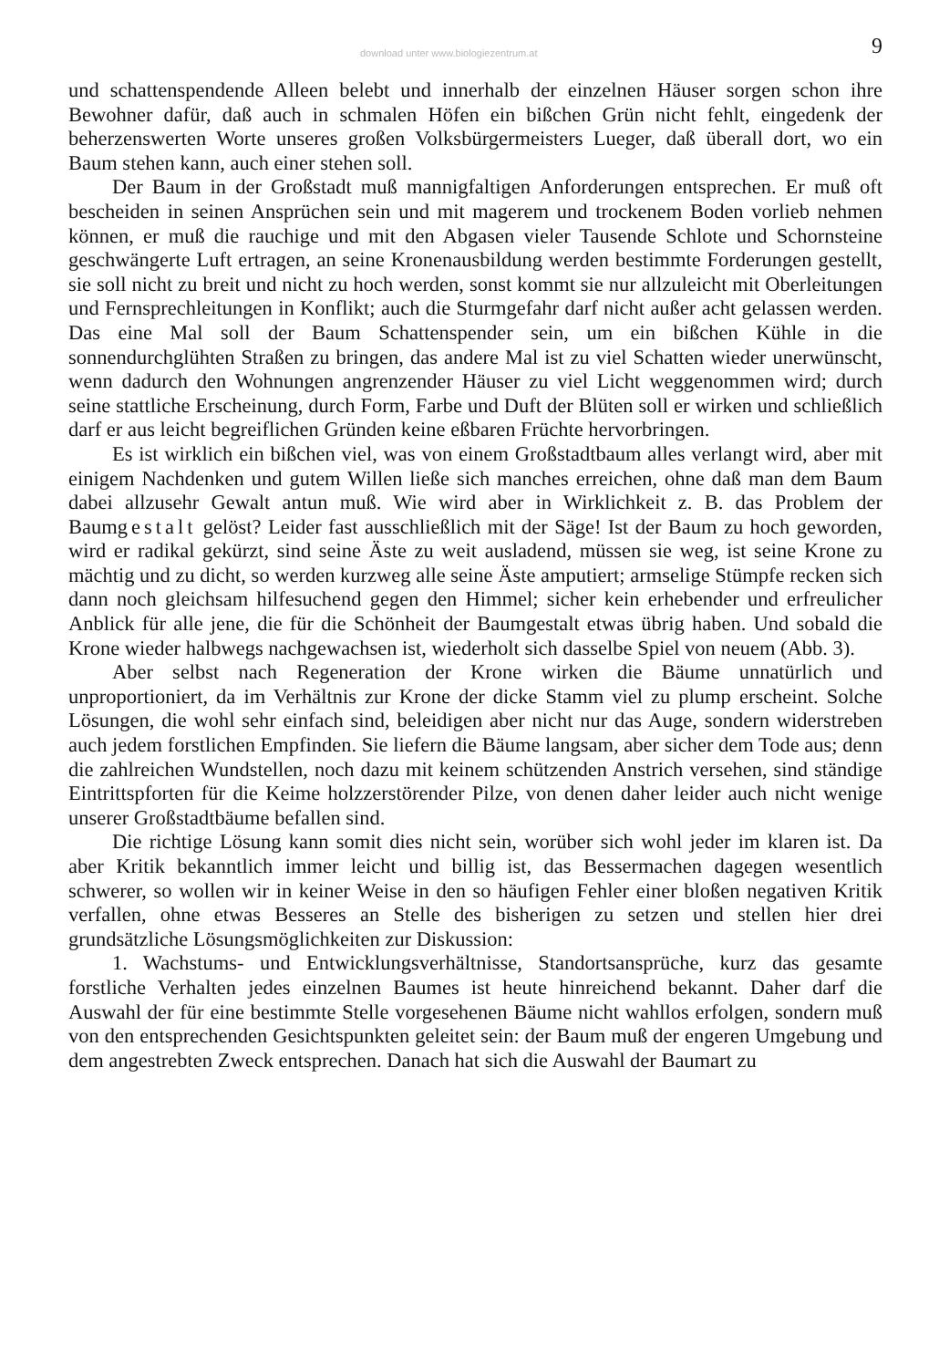download unter www.biologiezentrum.at 9
und schattenspendende Alleen belebt und innerhalb der einzelnen Häuser sorgen schon ihre Bewohner dafür, daß auch in schmalen Höfen ein bißchen Grün nicht fehlt, eingedenk der beherzenswerten Worte unseres großen Volksbürgermeisters Lueger, daß überall dort, wo ein Baum stehen kann, auch einer stehen soll.
Der Baum in der Großstadt muß mannigfaltigen Anforderungen entsprechen. Er muß oft bescheiden in seinen Ansprüchen sein und mit magerem und trockenem Boden vorlieb nehmen können, er muß die rauchige und mit den Abgasen vieler Tausende Schlote und Schornsteine geschwängerte Luft ertragen, an seine Kronenausbildung werden bestimmte Forderungen gestellt, sie soll nicht zu breit und nicht zu hoch werden, sonst kommt sie nur allzuleicht mit Oberleitungen und Fernsprechleitungen in Konflikt; auch die Sturmgefahr darf nicht außer acht gelassen werden. Das eine Mal soll der Baum Schattenspender sein, um ein bißchen Kühle in die sonnendurchglühten Straßen zu bringen, das andere Mal ist zu viel Schatten wieder unerwünscht, wenn dadurch den Wohnungen angrenzender Häuser zu viel Licht weggenommen wird; durch seine stattliche Erscheinung, durch Form, Farbe und Duft der Blüten soll er wirken und schließlich darf er aus leicht begreiflichen Gründen keine eßbaren Früchte hervorbringen.
Es ist wirklich ein bißchen viel, was von einem Großstadtbaum alles verlangt wird, aber mit einigem Nachdenken und gutem Willen ließe sich manches erreichen, ohne daß man dem Baum dabei allzusehr Gewalt antun muß. Wie wird aber in Wirklichkeit z. B. das Problem der Baumgestalt gelöst? Leider fast ausschließlich mit der Säge! Ist der Baum zu hoch geworden, wird er radikal gekürzt, sind seine Äste zu weit ausladend, müssen sie weg, ist seine Krone zu mächtig und zu dicht, so werden kurzweg alle seine Äste amputiert; armselige Stümpfe recken sich dann noch gleichsam hilfesuchend gegen den Himmel; sicher kein erhebender und erfreulicher Anblick für alle jene, die für die Schönheit der Baumgestalt etwas übrig haben. Und sobald die Krone wieder halbwegs nachgewachsen ist, wiederholt sich dasselbe Spiel von neuem (Abb. 3).
Aber selbst nach Regeneration der Krone wirken die Bäume unnatürlich und unproportioniert, da im Verhältnis zur Krone der dicke Stamm viel zu plump erscheint. Solche Lösungen, die wohl sehr einfach sind, beleidigen aber nicht nur das Auge, sondern widerstreben auch jedem forstlichen Empfinden. Sie liefern die Bäume langsam, aber sicher dem Tode aus; denn die zahlreichen Wundstellen, noch dazu mit keinem schützenden Anstrich versehen, sind ständige Eintrittspforten für die Keime holzzerstörender Pilze, von denen daher leider auch nicht wenige unserer Großstadtbäume befallen sind.
Die richtige Lösung kann somit dies nicht sein, worüber sich wohl jeder im klaren ist. Da aber Kritik bekanntlich immer leicht und billig ist, das Bessermachen dagegen wesentlich schwerer, so wollen wir in keiner Weise in den so häufigen Fehler einer bloßen negativen Kritik verfallen, ohne etwas Besseres an Stelle des bisherigen zu setzen und stellen hier drei grundsätzliche Lösungsmöglichkeiten zur Diskussion:
1. Wachstums- und Entwicklungsverhältnisse, Standortsansprüche, kurz das gesamte forstliche Verhalten jedes einzelnen Baumes ist heute hinreichend bekannt. Daher darf die Auswahl der für eine bestimmte Stelle vorgesehenen Bäume nicht wahllos erfolgen, sondern muß von den entsprechenden Gesichtspunkten geleitet sein: der Baum muß der engeren Umgebung und dem angestrebten Zweck entsprechen. Danach hat sich die Auswahl der Baumart zu